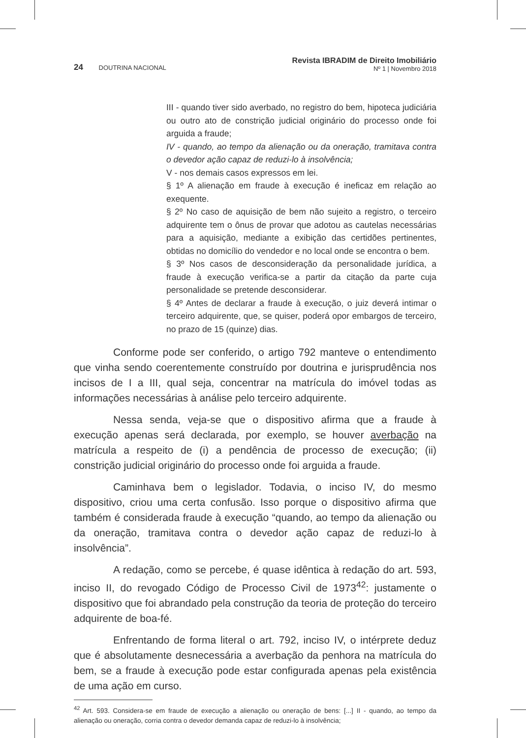24 DOUTRINA NACIONAL
Revista IBRADIM de Direito Imobiliário
Nº 1 | Novembro 2018
III - quando tiver sido averbado, no registro do bem, hipoteca judiciária ou outro ato de constrição judicial originário do processo onde foi arguida a fraude;
IV - quando, ao tempo da alienação ou da oneração, tramitava contra o devedor ação capaz de reduzi-lo à insolvência;
V - nos demais casos expressos em lei.
§ 1º A alienação em fraude à execução é ineficaz em relação ao exequente.
§ 2º No caso de aquisição de bem não sujeito a registro, o terceiro adquirente tem o ônus de provar que adotou as cautelas necessárias para a aquisição, mediante a exibição das certidões pertinentes, obtidas no domicílio do vendedor e no local onde se encontra o bem.
§ 3º Nos casos de desconsideração da personalidade jurídica, a fraude à execução verifica-se a partir da citação da parte cuja personalidade se pretende desconsiderar.
§ 4º Antes de declarar a fraude à execução, o juiz deverá intimar o terceiro adquirente, que, se quiser, poderá opor embargos de terceiro, no prazo de 15 (quinze) dias.
Conforme pode ser conferido, o artigo 792 manteve o entendimento que vinha sendo coerentemente construído por doutrina e jurisprudência nos incisos de I a III, qual seja, concentrar na matrícula do imóvel todas as informações necessárias à análise pelo terceiro adquirente.
Nessa senda, veja-se que o dispositivo afirma que a fraude à execução apenas será declarada, por exemplo, se houver averbação na matrícula a respeito de (i) a pendência de processo de execução; (ii) constrição judicial originário do processo onde foi arguida a fraude.
Caminhava bem o legislador. Todavia, o inciso IV, do mesmo dispositivo, criou uma certa confusão. Isso porque o dispositivo afirma que também é considerada fraude à execução “quando, ao tempo da alienação ou da oneração, tramitava contra o devedor ação capaz de reduzi-lo à insolvência”.
A redação, como se percebe, é quase idêntica à redação do art. 593, inciso II, do revogado Código de Processo Civil de 1973<sup>42</sup>: justamente o dispositivo que foi abrandado pela construção da teoria de proteção do terceiro adquirente de boa-fé.
Enfrentando de forma literal o art. 792, inciso IV, o intérprete deduz que é absolutamente desnecessária a averbação da penhora na matrícula do bem, se a fraude à execução pode estar configurada apenas pela existência de uma ação em curso.
<sup>42</sup> Art. 593. Considera-se em fraude de execução a alienação ou oneração de bens: [...] II - quando, ao tempo da alienação ou oneração, corria contra o devedor demanda capaz de reduzi-lo à insolvência;